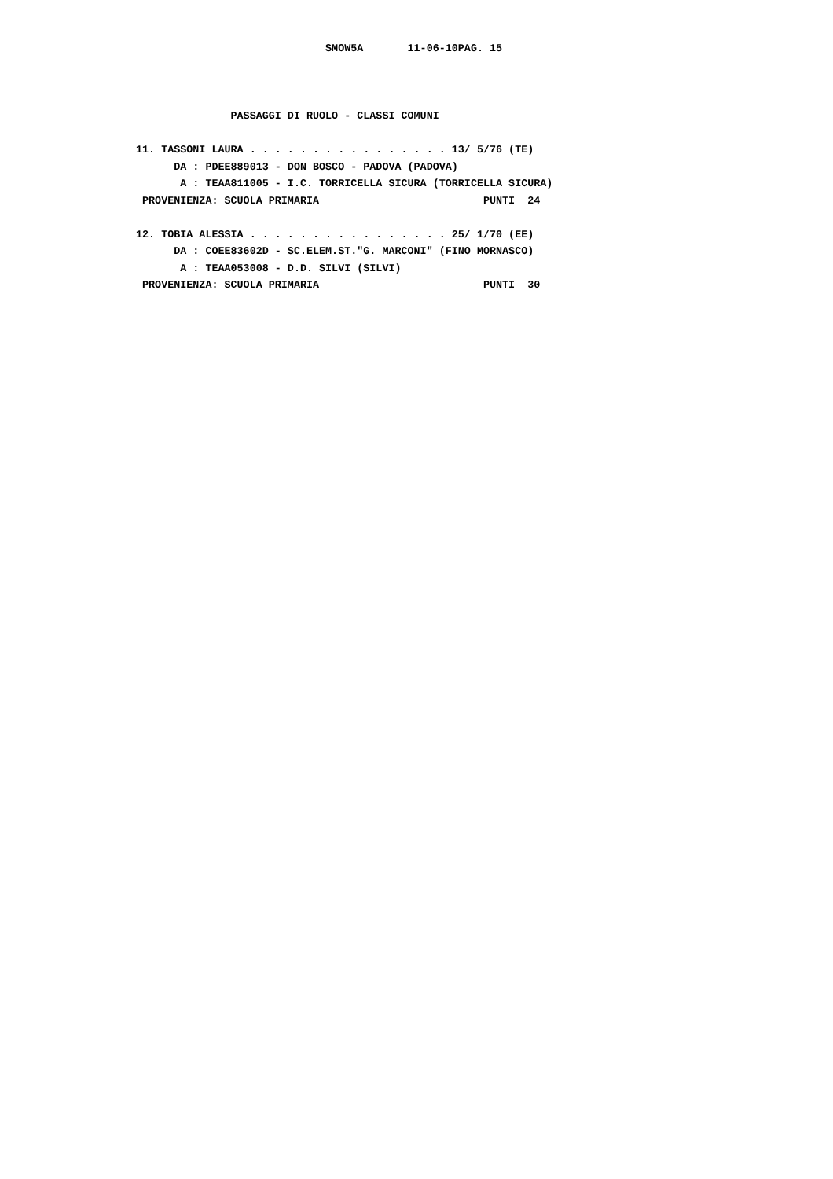SMOW5A       11-06-10PAG. 15



               PASSAGGI DI RUOLO - CLASSI COMUNI

11. TASSONI LAURA . . . . . . . . . . . . . . . . 13/ 5/76 (TE)
      DA : PDEE889013 - DON BOSCO - PADOVA (PADOVA)
       A : TEAA811005 - I.C. TORRICELLA SICURA (TORRICELLA SICURA)
 PROVENIENZA: SCUOLA PRIMARIA                          PUNTI  24

12. TOBIA ALESSIA . . . . . . . . . . . . . . . . 25/ 1/70 (EE)
      DA : COEE83602D - SC.ELEM.ST."G. MARCONI" (FINO MORNASCO)
       A : TEAA053008 - D.D. SILVI (SILVI)
 PROVENIENZA: SCUOLA PRIMARIA                          PUNTI  30